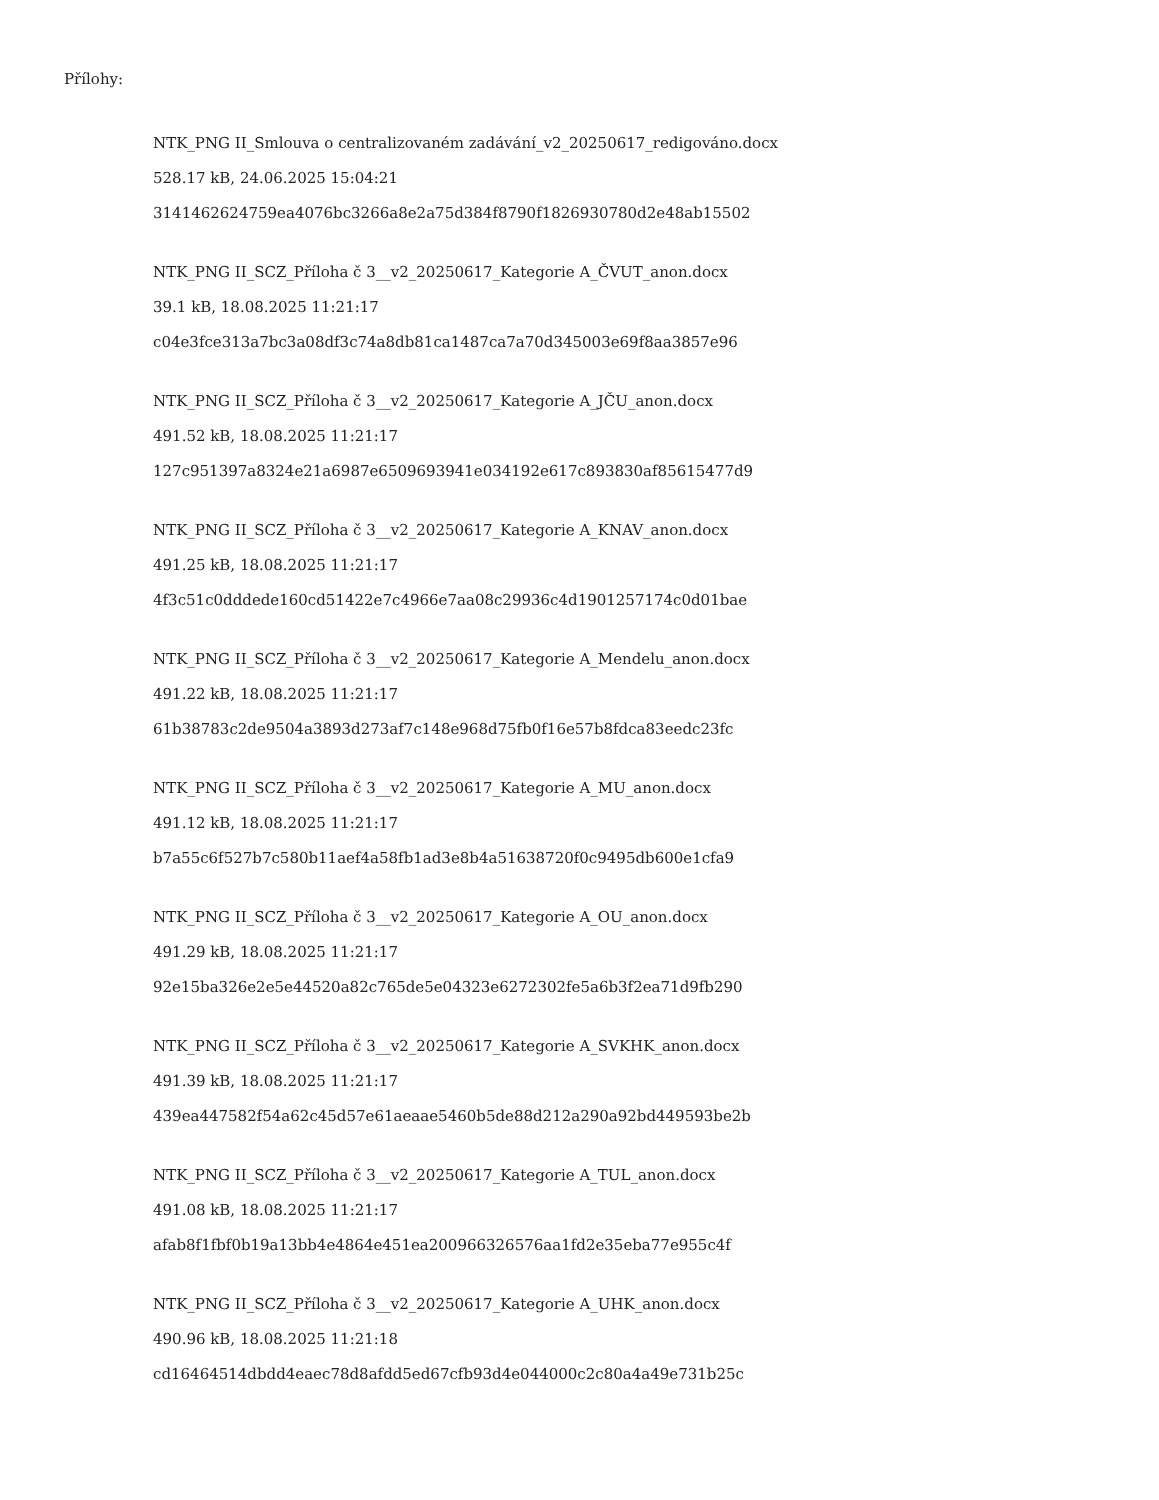Přílohy:
NTK_PNG II_Smlouva o centralizovaném zadávání_v2_20250617_redigováno.docx
528.17 kB, 24.06.2025 15:04:21
3141462624759ea4076bc3266a8e2a75d384f8790f1826930780d2e48ab15502
NTK_PNG II_SCZ_Příloha č 3__v2_20250617_Kategorie A_ČVUT_anon.docx
39.1 kB, 18.08.2025 11:21:17
c04e3fce313a7bc3a08df3c74a8db81ca1487ca7a70d345003e69f8aa3857e96
NTK_PNG II_SCZ_Příloha č 3__v2_20250617_Kategorie A_JČU_anon.docx
491.52 kB, 18.08.2025 11:21:17
127c951397a8324e21a6987e6509693941e034192e617c893830af85615477d9
NTK_PNG II_SCZ_Příloha č 3__v2_20250617_Kategorie A_KNAV_anon.docx
491.25 kB, 18.08.2025 11:21:17
4f3c51c0dddede160cd51422e7c4966e7aa08c29936c4d1901257174c0d01bae
NTK_PNG II_SCZ_Příloha č 3__v2_20250617_Kategorie A_Mendelu_anon.docx
491.22 kB, 18.08.2025 11:21:17
61b38783c2de9504a3893d273af7c148e968d75fb0f16e57b8fdca83eedc23fc
NTK_PNG II_SCZ_Příloha č 3__v2_20250617_Kategorie A_MU_anon.docx
491.12 kB, 18.08.2025 11:21:17
b7a55c6f527b7c580b11aef4a58fb1ad3e8b4a51638720f0c9495db600e1cfa9
NTK_PNG II_SCZ_Příloha č 3__v2_20250617_Kategorie A_OU_anon.docx
491.29 kB, 18.08.2025 11:21:17
92e15ba326e2e5e44520a82c765de5e04323e6272302fe5a6b3f2ea71d9fb290
NTK_PNG II_SCZ_Příloha č 3__v2_20250617_Kategorie A_SVKHK_anon.docx
491.39 kB, 18.08.2025 11:21:17
439ea447582f54a62c45d57e61aeaae5460b5de88d212a290a92bd449593be2b
NTK_PNG II_SCZ_Příloha č 3__v2_20250617_Kategorie A_TUL_anon.docx
491.08 kB, 18.08.2025 11:21:17
afab8f1fbf0b19a13bb4e4864e451ea200966326576aa1fd2e35eba77e955c4f
NTK_PNG II_SCZ_Příloha č 3__v2_20250617_Kategorie A_UHK_anon.docx
490.96 kB, 18.08.2025 11:21:18
cd16464514dbdd4eaec78d8afdd5ed67cfb93d4e044000c2c80a4a49e731b25c